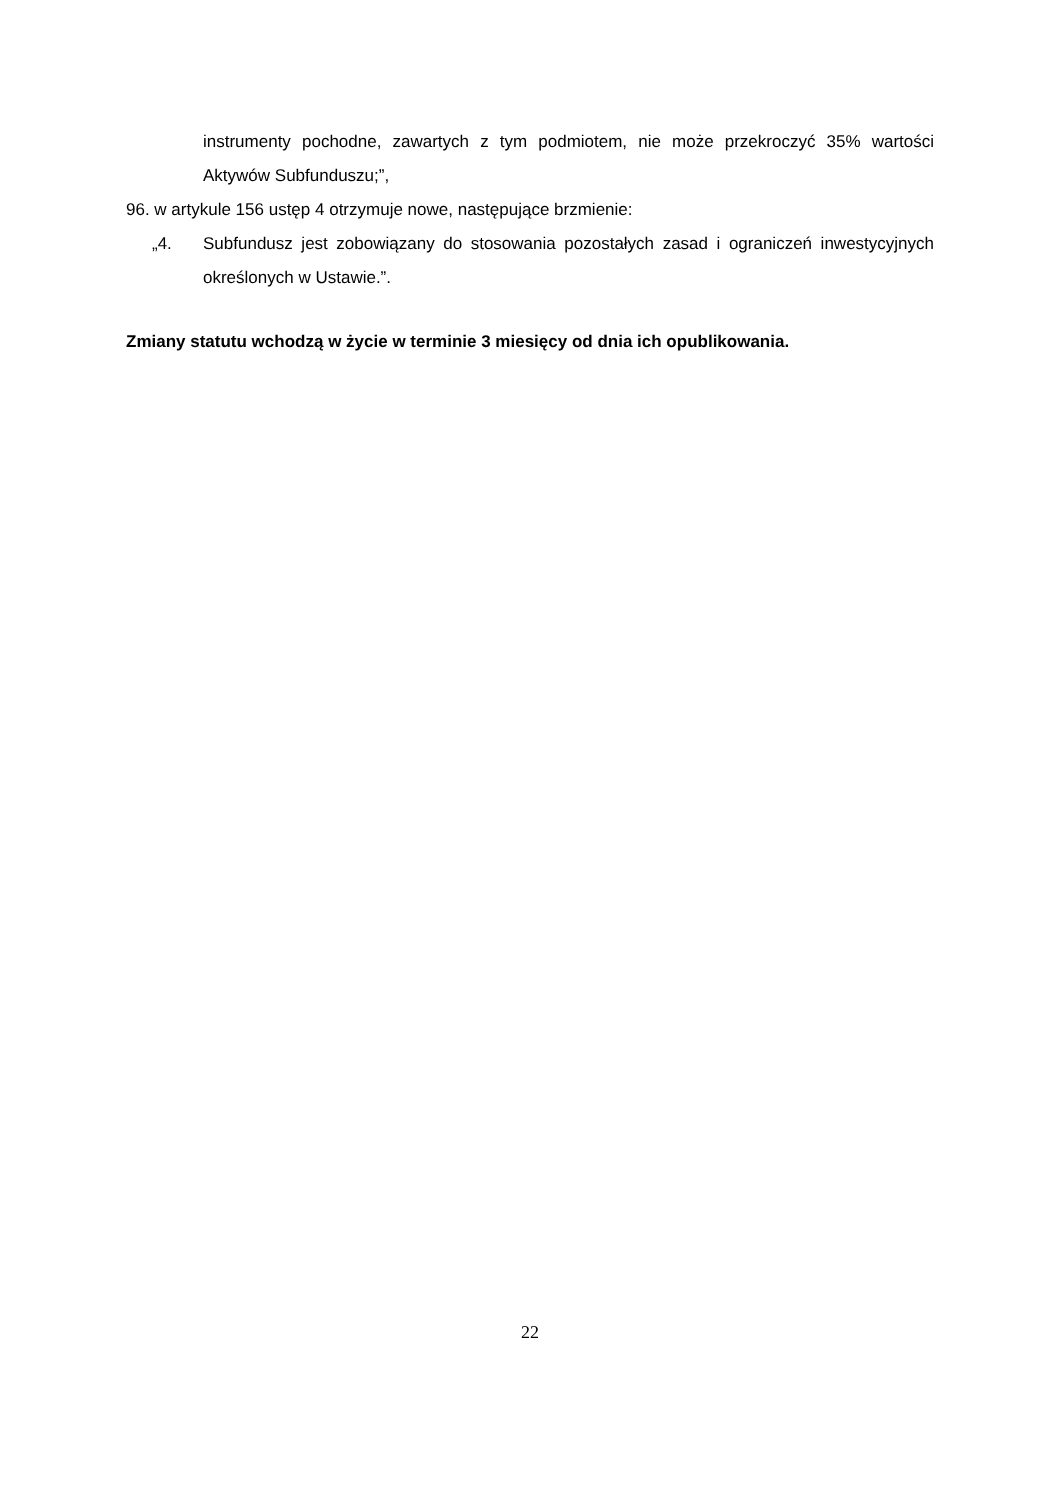instrumenty pochodne, zawartych z tym podmiotem, nie może przekroczyć 35% wartości Aktywów Subfunduszu;”,
96. w artykule 156 ustęp 4 otrzymuje nowe, następujące brzmienie:
„4. Subfundusz jest zobowiązany do stosowania pozostałych zasad i ograniczeń inwestycyjnych określonych w Ustawie.”.
Zmiany statutu wchodzą w życie w terminie 3 miesięcy od dnia ich opublikowania.
22